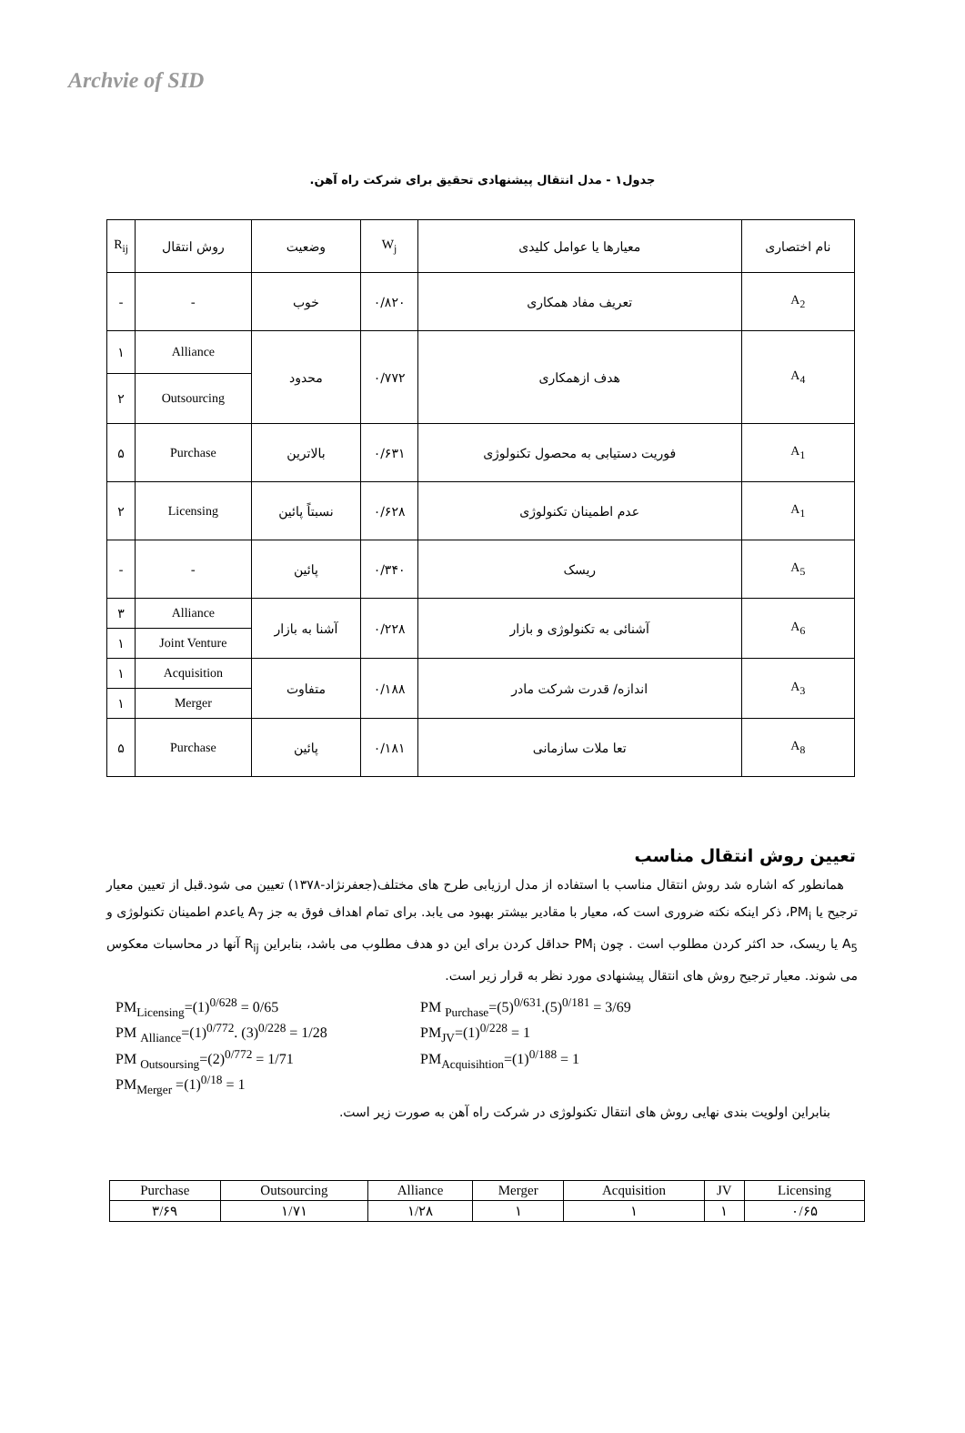Archvie of SID
جدول۱ - مدل انتقال پیشنهادی تحقیق برای شرکت راه آهن.
| نام اختصاری | معیارها یا عوامل کلیدی | W<sub>j</sub> | وضعیت | روش انتقال | R<sub>ij</sub> |
| A<sub>2</sub> | تعریف مفاد همکاری | ۰/۸۲۰ | خوب | - | - |
| A<sub>4</sub> | هدف ازهمکاری | ۰/۷۷۲ | محدود | Alliance | ۱ |
| | | | | Outsourcing | ۲ |
| A<sub>1</sub> | فوریت دستیابی به محصول تکنولوژی | ۰/۶۳۱ | بالاترین | Purchase | ۵ |
| A<sub>1</sub> | عدم اطمینان تکنولوژی | ۰/۶۲۸ | نسبتاً پائین | Licensing | ۲ |
| A<sub>5</sub> | ریسک | ۰/۳۴۰ | پائین | - | - |
| A<sub>6</sub> | آشنائی به تکنولوژی و بازار | ۰/۲۲۸ | آشنا به بازار | Alliance | ۳ |
| | | | | Joint Venture | ۱ |
| A<sub>3</sub> | اندازه/ قدرت شرکت مادر | ۰/۱۸۸ | متفاوت | Acquisition | ۱ |
| | | | | Merger | ۱ |
| A<sub>8</sub> | تعا ملات سازمانی | ۰/۱۸۱ | پائین | Purchase | ۵ |
تعیین روش انتقال مناسب
همانطور که اشاره شد روش انتقال مناسب با استفاده از مدل ارزیابی طرح های مختلف(جعفرنژاد-۱۳۷۸) تعیین می شود.قبل از تعیین معیار ترجیح یا PM<sub>i</sub>، ذکر اینکه نکته ضروری است که، معیار با مقادیر بیشتر بهبود می یابد. برای تمام اهداف فوق به جز A<sub>7</sub> یاعدم اطمینان تکنولوژی و A<sub>5</sub> یا ریسک، حد اکثر کردن مطلوب است . چون PM<sub>i</sub> حداقل کردن برای این دو هدف مطلوب می باشد، بنابراین R<sub>ij</sub> آنها در محاسبات معکوس می شوند. معیار ترجیح روش های انتقال پیشنهادی مورد نظر به قرار زیر است.
PM<sub>Licensing</sub>=(1)<sup>0/628</sup> = 0/65
PM <sub>Purchase</sub>=(5)<sup>0/631</sup>.(5)<sup>0/181</sup> = 3/69
PM <sub>Alliance</sub>=(1)<sup>0/772</sup>. (3)<sup>0/228</sup> = 1/28
PM<sub>JV</sub>=(1)<sup>0/228</sup> = 1
PM <sub>Outsoursing</sub>=(2)<sup>0/772</sup> = 1/71
PM<sub>Acquisihtion</sub>=(1)<sup>0/188</sup> = 1
PM<sub>Merger</sub> =(1)<sup>0/18</sup> = 1
بنابراین اولویت بندی نهایی روش های انتقال تکنولوژی در شرکت راه آهن به صورت زیر است.
| Purchase | Outsourcing | Alliance | Merger | Acquisition | JV | Licensing |
| ۳/۶۹ | ۱/۷۱ | ۱/۲۸ | ۱ | ۱ | ۱ | ۰/۶۵ |